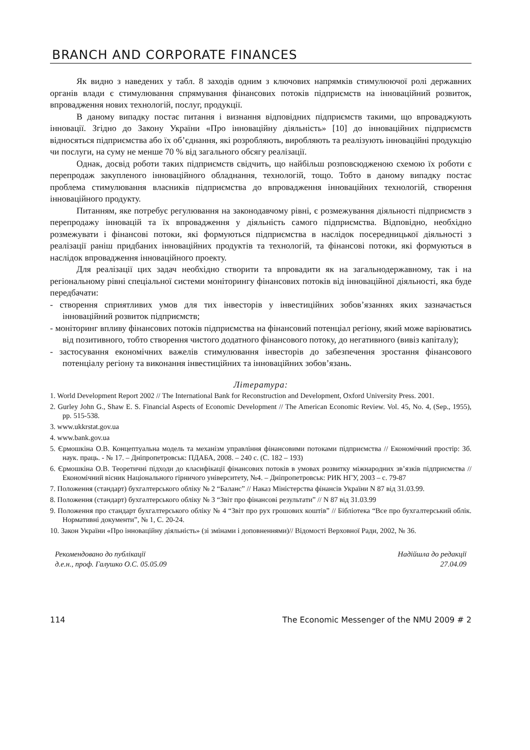BRANCH AND CORPORATE FINANCES
Як видно з наведених у табл. 8 заходів одним з ключових напрямків стимулюючої ролі державних органів влади є стимулювання спрямування фінансових потоків підприємств на інноваційний розвиток, впровадження нових технологій, послуг, продукції.
В даному випадку постає питання і визнання відповідних підприємств такими, що впроваджують інновації. Згідно до Закону України «Про інноваційну діяльність» [10] до інноваційних підприємств відносяться підприємства або їх об’єднання, які розробляють, виробляють та реалізують інноваційні продукцію чи послуги, на суму не менше 70 % від загального обсягу реалізації.
Однак, досвід роботи таких підприємств свідчить, що найбільш розповсюдженою схемою їх роботи є перепродаж закупленого інноваційного обладнання, технологій, тощо. Тобто в даному випадку постає проблема стимулювання власників підприємства до впровадження інноваційних технологій, створення інноваційного продукту.
Питанням, яке потребує регулювання на законодавчому рівні, є розмежування діяльності підприємств з перепродажу інновацій та їх впровадження у діяльність самого підприємства. Відповідно, необхідно розмежувати і фінансові потоки, які формуються підприємства в наслідок посередницької діяльності з реалізації раніш придбаних інноваційних продуктів та технологій, та фінансові потоки, які формуються в наслідок впровадження інноваційного проекту.
Для реалізації цих задач необхідно створити та впровадити як на загальнодержавному, так і на регіональному рівні спеціальної системи моніторингу фінансових потоків від інноваційної діяльності, яка буде передбачати:
- створення сприятливих умов для тих інвесторів у інвестиційних зобов’язаннях яких зазначається інноваційний розвиток підприємств;
- моніторинг впливу фінансових потоків підприємства на фінансовий потенціал регіону, який може варіюватись від позитивного, тобто створення чистого додатного фінансового потоку, до негативного (вивіз капіталу);
- застосування економічних важелів стимулювання інвесторів до забезпечення зростання фінансового потенціалу регіону та виконання інвестиційних та інноваційних зобов’язань.
Література:
1. World Development Report 2002 // The International Bank for Reconstruction and Development, Oxford University Press. 2001.
2. Gurley John G., Shaw E. S. Financial Aspects of Economic Development // The American Economic Review. Vol. 45, No. 4, (Sep., 1955), pp. 515-538.
3. www.ukkrstat.gov.ua
4. www.bank.gov.ua
5. Єрмошкіна О.В. Концептуальна модель та механізм управління фінансовими потоками підприємства // Економічний простір: Зб. наук. праць. - № 17. – Дніпропетровськ: ПДАБА, 2008. – 240 с. (С. 182 – 193)
6. Єрмошкіна О.В. Теоретичні підходи до класифікації фінансових потоків в умовах розвитку міжнародних зв’язків підприємства // Економічний вісник Національного гірничого університету, №4. – Дніпропетровськ: РИК НГУ, 2003 – с. 79-87
7. Положення (стандарт) бухгалтерського обліку № 2 “Баланс” // Наказ Міністерства фінансів України N 87 від 31.03.99.
8. Положення (стандарт) бухгалтерського обліку № 3 “Звіт про фінансові результати” // N 87 від 31.03.99
9. Положення про стандарт бухгалтерського обліку № 4 “Звіт про рух грошових коштів” // Бібліотека “Все про бухгалтерський облік. Нормативні документи”, № 1, С. 20-24.
10. Закон України «Про інноваційну діяльність» (зі змінами і доповненнями)// Відомості Верховної Ради, 2002, № 36.
Рекомендовано до публікації
д.е.н., проф. Галушко О.С. 05.05.09
Надійшла до редакції
27.04.09
114 The Economic Messenger of the NMU 2009 # 2